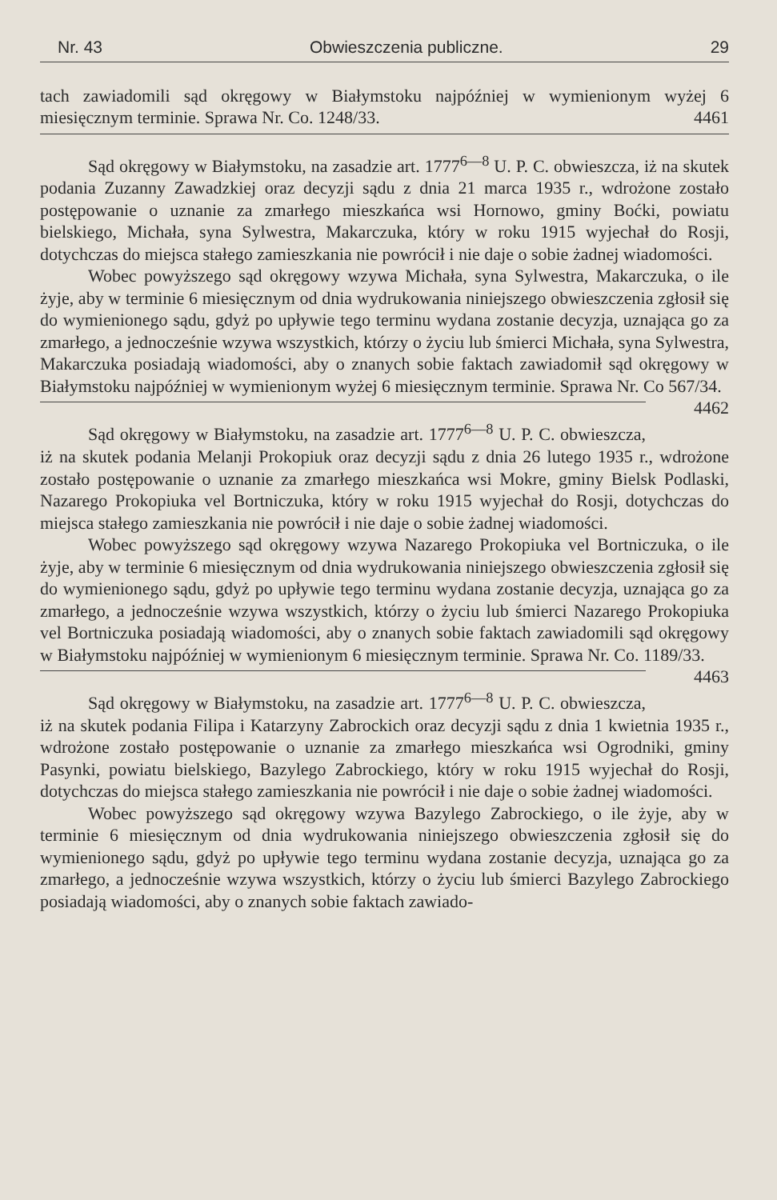Nr. 43 Obwieszczenia publiczne. 29
tach zawiadomili sąd okręgowy w Białymstoku najpóźniej w wymienionym wyżej 6 miesięcznym terminie. Sprawa Nr. Co. 1248/33. 4461
Sąd okręgowy w Białymstoku, na zasadzie art. 1777<sup>6—8</sup> U. P. C. obwieszcza, iż na skutek podania Zuzanny Zawadzkiej oraz decyzji sądu z dnia 21 marca 1935 r., wdrożone zostało postępowanie o uznanie za zmarłego mieszkańca wsi Hornowo, gminy Boćki, powiatu bielskiego, Michała, syna Sylwestra, Makarczuka, który w roku 1915 wyjechał do Rosji, dotychczas do miejsca stałego zamieszkania nie powrócił i nie daje o sobie żadnej wiadomości.
Wobec powyższego sąd okręgowy wzywa Michała, syna Sylwestra, Makarczuka, o ile żyje, aby w terminie 6 miesięcznym od dnia wydrukowania niniejszego obwieszczenia zgłosił się do wymienionego sądu, gdyż po upływie tego terminu wydana zostanie decyzja, uznająca go za zmarłego, a jednocześnie wzywa wszystkich, którzy o życiu lub śmierci Michała, syna Sylwestra, Makarczuka posiadają wiadomości, aby o znanych sobie faktach zawiadomił sąd okręgowy w Białymstoku najpóźniej w wymienionym wyżej 6 miesięcznym terminie. Sprawa Nr. Co 567/34. 4462
Sąd okręgowy w Białymstoku, na zasadzie art. 1777<sup>6—8</sup> U. P. C. obwieszcza, iż na skutek podania Melanji Prokopiuk oraz decyzji sądu z dnia 26 lutego 1935 r., wdrożone zostało postępowanie o uznanie za zmarłego mieszkańca wsi Mokre, gminy Bielsk Podlaski, Nazarego Prokopiuka vel Bortniczuka, który w roku 1915 wyjechał do Rosji, dotychczas do miejsca stałego zamieszkania nie powrócił i nie daje o sobie żadnej wiadomości.
Wobec powyższego sąd okręgowy wzywa Nazarego Prokopiuka vel Bortniczuka, o ile żyje, aby w terminie 6 miesięcznym od dnia wydrukowania niniejszego obwieszczenia zgłosił się do wymienionego sądu, gdyż po upływie tego terminu wydana zostanie decyzja, uznająca go za zmarłego, a jednocześnie wzywa wszystkich, którzy o życiu lub śmierci Nazarego Prokopiuka vel Bortniczuka posiadają wiadomości, aby o znanych sobie faktach zawiadomili sąd okręgowy w Białymstoku najpóźniej w wymienionym 6 miesięcznym terminie. Sprawa Nr. Co. 1189/33. 4463
Sąd okręgowy w Białymstoku, na zasadzie art. 1777<sup>6—8</sup> U. P. C. obwieszcza, iż na skutek podania Filipa i Katarzyny Zabrockich oraz decyzji sądu z dnia 1 kwietnia 1935 r., wdrożone zostało postępowanie o uznanie za zmarłego mieszkańca wsi Ogrodniki, gminy Pasynki, powiatu bielskiego, Bazylego Zabrockiego, który w roku 1915 wyjechał do Rosji, dotychczas do miejsca stałego zamieszkania nie powrócił i nie daje o sobie żadnej wiadomości.
Wobec powyższego sąd okręgowy wzywa Bazylego Zabrockiego, o ile żyje, aby w terminie 6 miesięcznym od dnia wydrukowania niniejszego obwieszczenia zgłosił się do wymienionego sądu, gdyż po upływie tego terminu wydana zostanie decyzja, uznająca go za zmarłego, a jednocześnie wzywa wszystkich, którzy o życiu lub śmierci Bazylego Zabrockiego posiadają wiadomości, aby o znanych sobie faktach zawiado-